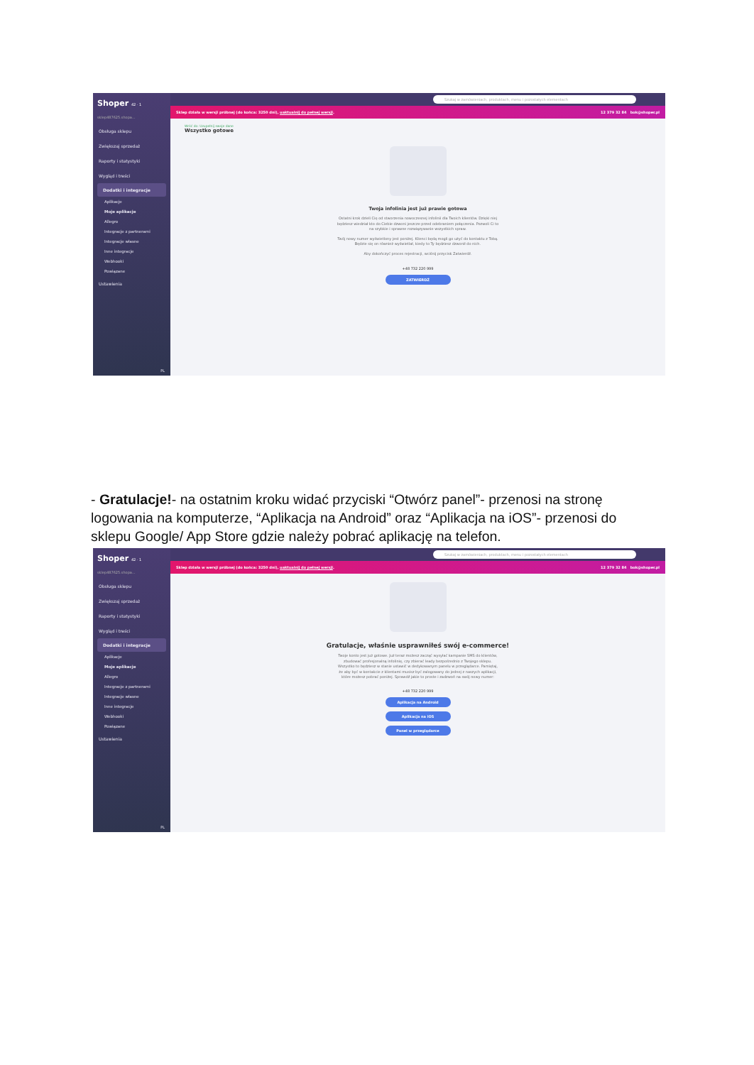Shoper 42 · 1
sklep487625.shopa...
Obsługa sklepu
Zwiększaj sprzedaż
Raporty i statystyki
Wygląd i treści
Dodatki i integracje
Aplikacje
Moje aplikacje
Allegro
Integracje z partnerami
Integracje własne
Inne integracje
Webhooki
Powiązane
Ustawienia
PL
Szukaj w zamówieniach, produktach, menu i pozostałych elementach
Sklep działa w wersji próbnej (do końca: 3250 dni), uaktualnij do pełnej wersji. 12 379 32 84 bok@shoper.pl
Wróć do: Uzupełnij swoje dane
Wszystko gotowe
Twoja infolinia jest już prawie gotowa
Ostatni krok dzieli Cię od stworzenia nowoczesnej infolinii dla Twoich klientów. Dzięki niej będziesz wiedział kto do Ciebie dzwoni jeszcze przed odebraniem połączenia. Pozwoli Ci to na szybkie i sprawne rozwiązywanie wszystkich spraw.
Twój nowy numer wyświetlony jest poniżej. Klienci będą mogli go użyć do kontaktu z Tobą. Będzie się on również wyświetlał, kiedy to Ty będziesz dzwonił do nich.
Aby dokończyć proces rejestracji, wciśnij przycisk Zatwierdź.
+48 732 220 999
ZATWIERDŹ
- Gratulacje!- na ostatnim kroku widać przyciski “Otwórz panel”- przenosi na stronę logowania na komputerze, “Aplikacja na Android” oraz “Aplikacja na iOS”- przenosi do sklepu Google/ App Store gdzie należy pobrać aplikację na telefon.
Shoper 42 · 1
sklep487625.shopa...
Obsługa sklepu
Zwiększaj sprzedaż
Raporty i statystyki
Wygląd i treści
Dodatki i integracje
Aplikacje
Moje aplikacje
Allegro
Integracje z partnerami
Integracje własne
Inne integracje
Webhooki
Powiązane
Ustawienia
PL
Szukaj w zamówieniach, produktach, menu i pozostałych elementach
Sklep działa w wersji próbnej (do końca: 3250 dni), uaktualnij do pełnej wersji. 12 379 32 84 bok@shoper.pl
Gratulacje, właśnie usprawniłeś swój e-commerce!
Twoje konto jest już gotowe. Już teraz możesz zacząć wysyłać kampanie SMS do klientów, zbudować profesjonalną infolinię, czy zbierać leady bezpośrednio z Twojego sklepu. Wszystko to będziesz w stanie ustawić w dedykowanym panelu w przeglądarce. Pamiętaj, że aby być w kontakcie z klientami musisz być zalogowany do jednej z naszych aplikacji, które możesz pobrać poniżej. Sprawdź jakie to proste i zadzwoń na swój nowy numer:
+48 732 220 999
Aplikacja na Android
Aplikacja na iOS
Panel w przeglądarce